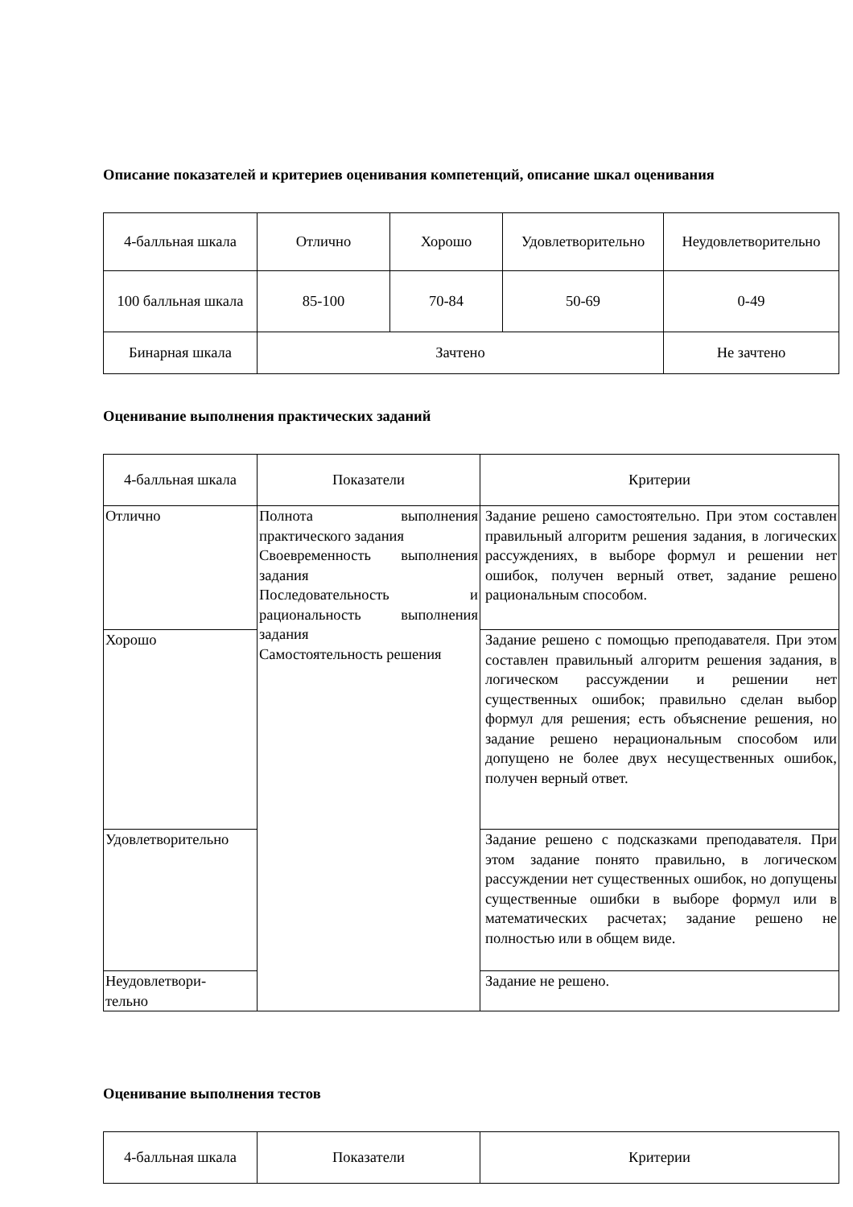Описание показателей и критериев оценивания компетенций, описание шкал оценивания
| 4-балльная шкала | Отлично | Хорошо | Удовлетворительно | Неудовлетворительно |
| --- | --- | --- | --- | --- |
| 100 балльная шкала | 85-100 | 70-84 | 50-69 | 0-49 |
| Бинарная шкала | Зачтено | | | Не зачтено |
Оценивание выполнения практических заданий
| 4-балльная шкала | Показатели | Критерии |
| --- | --- | --- |
| Отлично | Полнота выполнения практического задания Своевременность выполнения задания Последовательность и рациональность выполнения задания Самостоятельность решения | Задание решено самостоятельно. При этом составлен правильный алгоритм решения задания, в логических рассуждениях, в выборе формул и решении нет ошибок, получен верный ответ, задание решено рациональным способом. |
| Хорошо | | Задание решено с помощью преподавателя. При этом составлен правильный алгоритм решения задания, в логическом рассуждении и решении нет существенных ошибок; правильно сделан выбор формул для решения; есть объяснение решения, но задание решено нерациональным способом или допущено не более двух несущественных ошибок, получен верный ответ. |
| Удовлетворительно | | Задание решено с подсказками преподавателя. При этом задание понято правильно, в логическом рассуждении нет существенных ошибок, но допущены существенные ошибки в выборе формул или в математических расчетах; задание решено не полностью или в общем виде. |
| Неудовлетвори- тельно | | Задание не решено. |
Оценивание выполнения тестов
| 4-балльная шкала | Показатели | Критерии |
| --- | --- | --- |